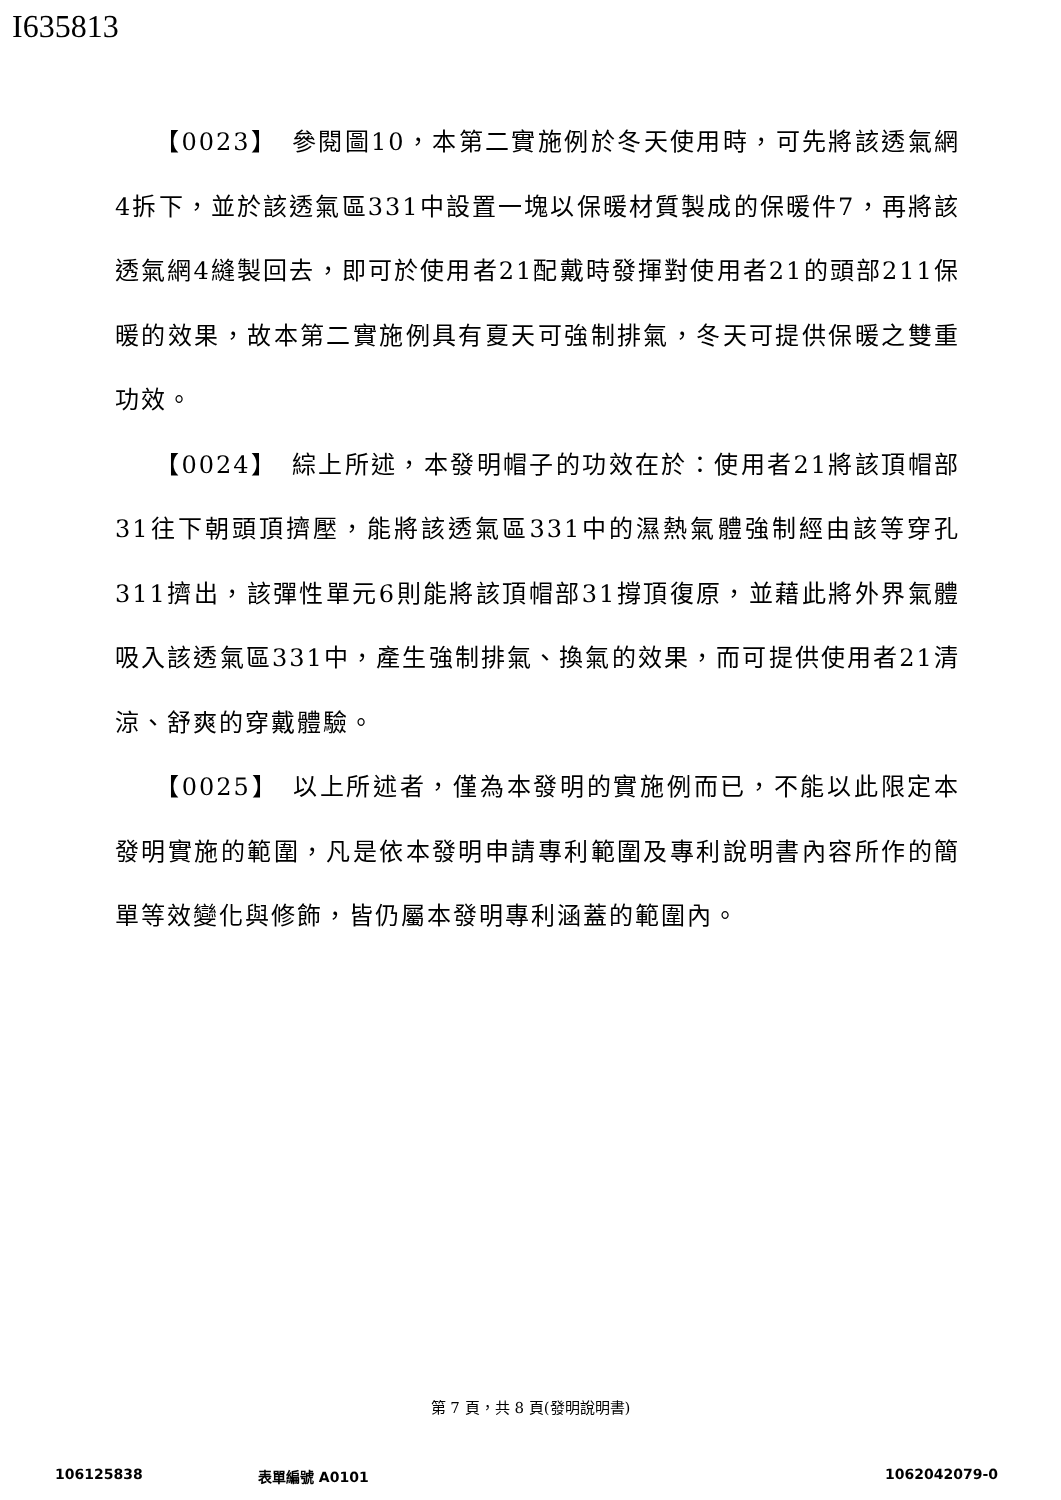I635813
【0023】　參閱圖10，本第二實施例於冬天使用時，可先將該透氣網4拆下，並於該透氣區331中設置一塊以保暖材質製成的保暖件7，再將該透氣網4縫製回去，即可於使用者21配戴時發揮對使用者21的頭部211保暖的效果，故本第二實施例具有夏天可強制排氣，冬天可提供保暖之雙重功效。
【0024】　綜上所述，本發明帽子的功效在於：使用者21將該頂帽部31往下朝頭頂擠壓，能將該透氣區331中的濕熱氣體強制經由該等穿孔311擠出，該彈性單元6則能將該頂帽部31撐頂復原，並藉此將外界氣體吸入該透氣區331中，產生強制排氣、換氣的效果，而可提供使用者21清涼、舒爽的穿戴體驗。
【0025】　以上所述者，僅為本發明的實施例而已，不能以此限定本發明實施的範圍，凡是依本發明申請專利範圍及專利說明書內容所作的簡單等效變化與修飾，皆仍屬本發明專利涵蓋的範圍內。
第 7 頁，共 8 頁(發明說明書)
106125838 表單編號 A0101 1062042079-0